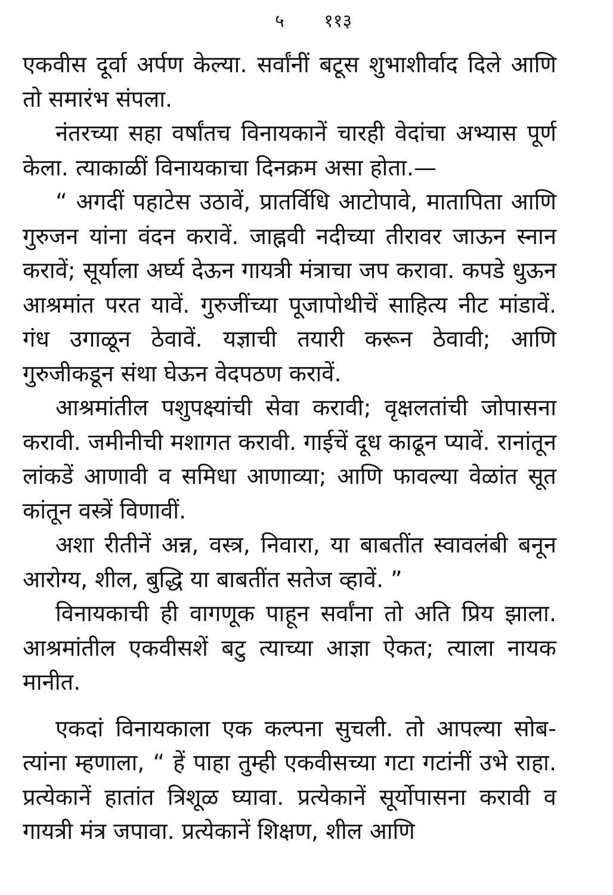५ ११३
एकवीस दूर्वा अर्पण केल्या. सर्वांनीं बटूस शुभाशीर्वाद दिले आणि तो समारंभ संपला.
नंतरच्या सहा वर्षांतच विनायकानें चारही वेदांचा अभ्यास पूर्ण केला. त्याकाळीं विनायकाचा दिनक्रम असा होता.—
“ अगदीं पहाटेस उठावें, प्रातर्विधि आटोपावे, मातापिता आणि गुरुजन यांना वंदन करावें. जाह्नवी नदीच्या तीरावर जाऊन स्नान करावें; सूर्याला अर्घ्य देऊन गायत्री मंत्राचा जप करावा. कपडे धुऊन आश्रमांत परत यावें. गुरुजींच्या पूजापोथीचें साहित्य नीट मांडावें. गंध उगाळून ठेवावें. यज्ञाची तयारी करून ठेवावी; आणि गुरुजीकडून संथा घेऊन वेदपठण करावें.
आश्रमांतील पशुपक्ष्यांची सेवा करावी; वृक्षलतांची जोपासना करावी. जमीनीची मशागत करावी. गाईचें दूध काढून प्यावें. रानांतून लांकडें आणावी व समिधा आणाव्या; आणि फावल्या वेळांत सूत कांतून वस्त्रें विणावीं.
अशा रीतीनें अन्न, वस्त्र, निवारा, या बाबतींत स्वावलंबी बनून आरोग्य, शील, बुद्धि या बाबतींत सतेज व्हावें. ”
विनायकाची ही वागणूक पाहून सर्वांना तो अति प्रिय झाला. आश्रमांतील एकवीसशें बटु त्याच्या आज्ञा ऐकत; त्याला नायक मानीत.
एकदां विनायकाला एक कल्पना सुचली. तो आपल्या सोब-त्यांना म्हणाला, “ हें पाहा तुम्ही एकवीसच्या गटा गटांनीं उभे राहा. प्रत्येकानें हातांत त्रिशूळ घ्यावा. प्रत्येकानें सूर्योपासना करावी व गायत्री मंत्र जपावा. प्रत्येकानें शिक्षण, शील आणि